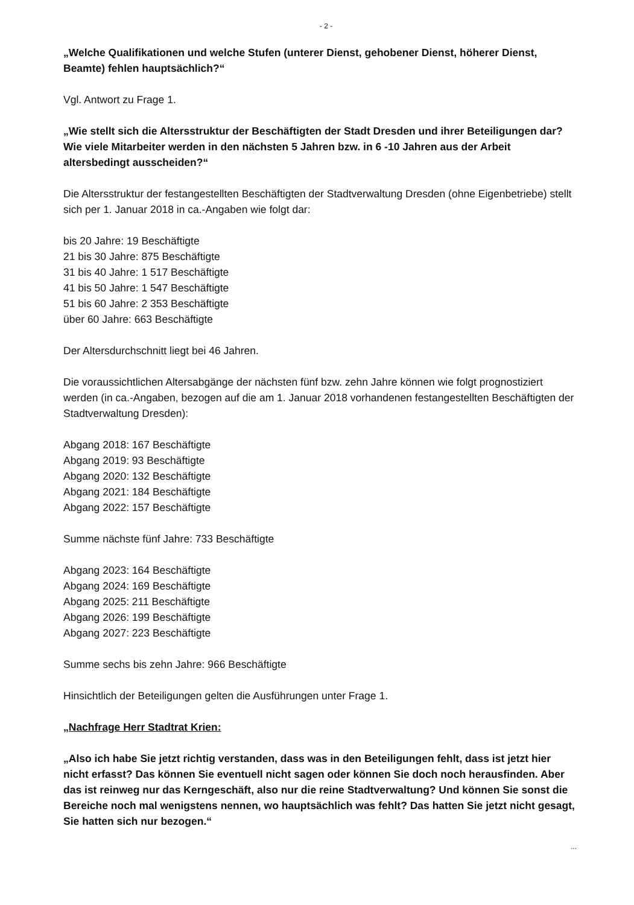- 2 -
„Welche Qualifikationen und welche Stufen (unterer Dienst, gehobener Dienst, höherer Dienst,
Beamte) fehlen hauptsächlich?“
Vgl. Antwort zu Frage 1.
„Wie stellt sich die Altersstruktur der Beschäftigten der Stadt Dresden und ihrer Beteiligungen dar? Wie viele Mitarbeiter werden in den nächsten 5 Jahren bzw. in 6 -10 Jahren aus der Arbeit altersbedingt ausscheiden?“
Die Altersstruktur der festangestellten Beschäftigten der Stadtverwaltung Dresden (ohne Eigenbetriebe) stellt sich per 1. Januar 2018 in ca.-Angaben wie folgt dar:
bis 20 Jahre: 19 Beschäftigte
21 bis 30 Jahre: 875 Beschäftigte
31 bis 40 Jahre: 1 517 Beschäftigte
41 bis 50 Jahre: 1 547 Beschäftigte
51 bis 60 Jahre: 2 353 Beschäftigte
über 60 Jahre: 663 Beschäftigte
Der Altersdurchschnitt liegt bei 46 Jahren.
Die voraussichtlichen Altersabgänge der nächsten fünf bzw. zehn Jahre können wie folgt prognostiziert werden (in ca.-Angaben, bezogen auf die am 1. Januar 2018 vorhandenen festangestellten Beschäftigten der Stadtverwaltung Dresden):
Abgang 2018: 167 Beschäftigte
Abgang 2019: 93 Beschäftigte
Abgang 2020: 132 Beschäftigte
Abgang 2021: 184 Beschäftigte
Abgang 2022: 157 Beschäftigte
Summe nächste fünf Jahre: 733 Beschäftigte
Abgang 2023: 164 Beschäftigte
Abgang 2024: 169 Beschäftigte
Abgang 2025: 211 Beschäftigte
Abgang 2026: 199 Beschäftigte
Abgang 2027: 223 Beschäftigte
Summe sechs bis zehn Jahre: 966 Beschäftigte
Hinsichtlich der Beteiligungen gelten die Ausführungen unter Frage 1.
„Nachfrage Herr Stadtrat Krien:
„Also ich habe Sie jetzt richtig verstanden, dass was in den Beteiligungen fehlt, dass ist jetzt hier nicht erfasst? Das können Sie eventuell nicht sagen oder können Sie doch noch herausfinden. Aber das ist reinweg nur das Kerngeschäft, also nur die reine Stadtverwaltung? Und können Sie sonst die Bereiche noch mal wenigstens nennen, wo hauptsächlich was fehlt? Das hatten Sie jetzt nicht gesagt, Sie hatten sich nur bezogen.“
...